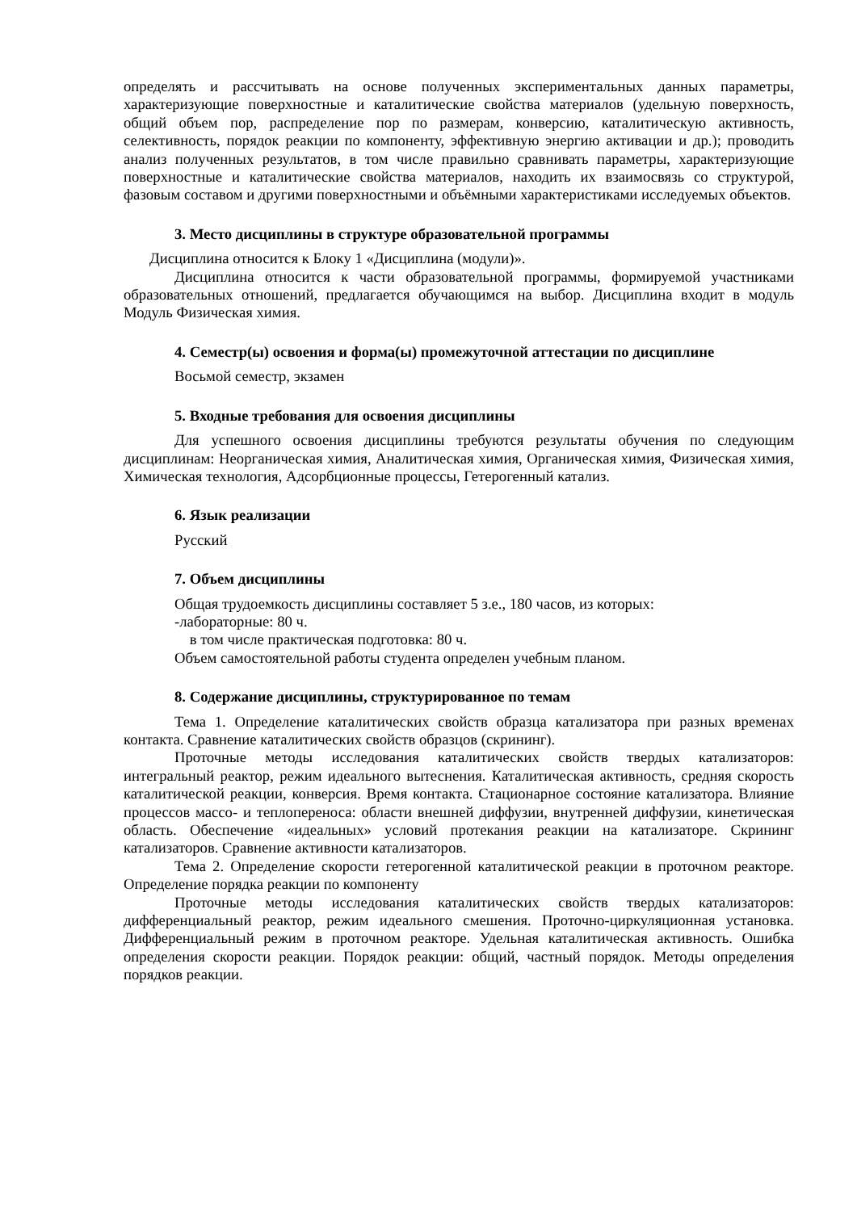определять и рассчитывать на основе полученных экспериментальных данных параметры, характеризующие поверхностные и каталитические свойства материалов (удельную поверхность, общий объем пор, распределение пор по размерам, конверсию, каталитическую активность, селективность, порядок реакции по компоненту, эффективную энергию активации и др.); проводить анализ полученных результатов, в том числе правильно сравнивать параметры, характеризующие поверхностные и каталитические свойства материалов, находить их взаимосвязь со структурой, фазовым составом и другими поверхностными и объёмными характеристиками исследуемых объектов.
3. Место дисциплины в структуре образовательной программы
Дисциплина относится к Блоку 1 «Дисциплина (модули)».
Дисциплина относится к части образовательной программы, формируемой участниками образовательных отношений, предлагается обучающимся на выбор. Дисциплина входит в модуль Модуль Физическая химия.
4. Семестр(ы) освоения и форма(ы) промежуточной аттестации по дисциплине
Восьмой семестр, экзамен
5. Входные требования для освоения дисциплины
Для успешного освоения дисциплины требуются результаты обучения по следующим дисциплинам: Неорганическая химия, Аналитическая химия, Органическая химия, Физическая химия, Химическая технология, Адсорбционные процессы, Гетерогенный катализ.
6. Язык реализации
Русский
7. Объем дисциплины
Общая трудоемкость дисциплины составляет 5 з.е., 180 часов, из которых:
-лабораторные: 80 ч.
в том числе практическая подготовка: 80 ч.
Объем самостоятельной работы студента определен учебным планом.
8. Содержание дисциплины, структурированное по темам
Тема 1. Определение каталитических свойств образца катализатора при разных временах контакта. Сравнение каталитических свойств образцов (скрининг).
Проточные методы исследования каталитических свойств твердых катализаторов: интегральный реактор, режим идеального вытеснения. Каталитическая активность, средняя скорость каталитической реакции, конверсия. Время контакта. Стационарное состояние катализатора. Влияние процессов массо- и теплопереноса: области внешней диффузии, внутренней диффузии, кинетическая область. Обеспечение «идеальных» условий протекания реакции на катализаторе. Скрининг катализаторов. Сравнение активности катализаторов.
Тема 2. Определение скорости гетерогенной каталитической реакции в проточном реакторе. Определение порядка реакции по компоненту
Проточные методы исследования каталитических свойств твердых катализаторов: дифференциальный реактор, режим идеального смешения. Проточно-циркуляционная установка. Дифференциальный режим в проточном реакторе. Удельная каталитическая активность. Ошибка определения скорости реакции. Порядок реакции: общий, частный порядок. Методы определения порядков реакции.